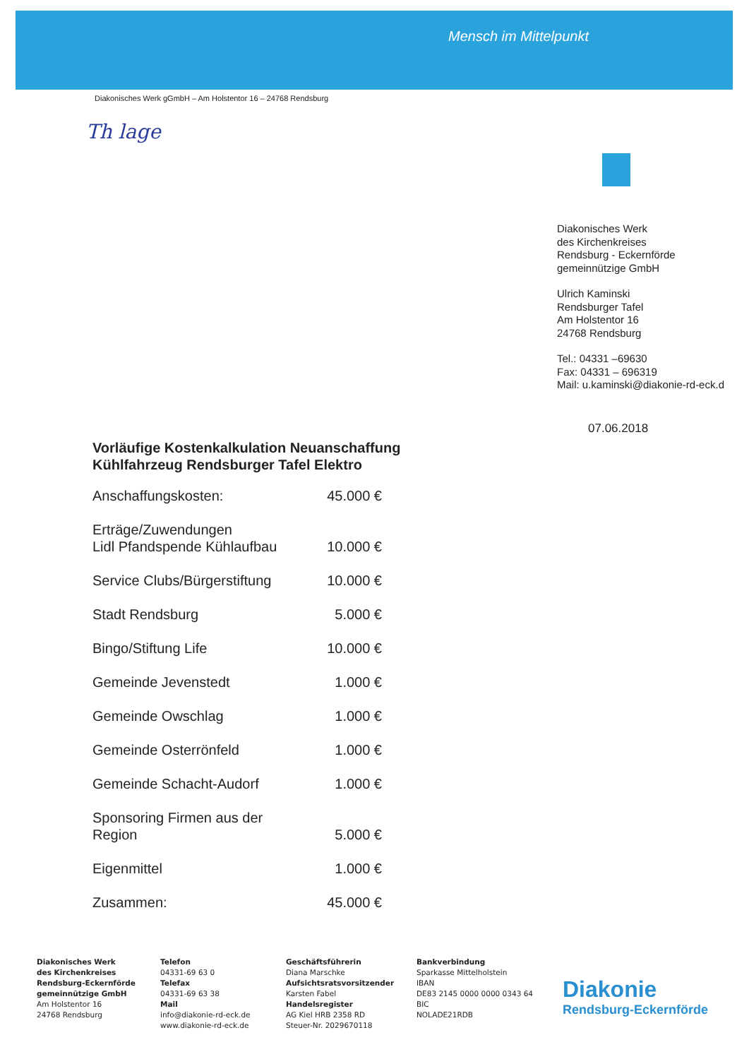Mensch im Mittelpunkt
Diakonisches Werk gGmbH – Am Holstentor 16 – 24768 Rendsburg
Th lage
Diakonisches Werk
des Kirchenkreises
Rendsburg - Eckernförde
gemeinnützige GmbH
Ulrich Kaminski
Rendsburger Tafel
Am Holstentor 16
24768 Rendsburg
Tel.: 04331 –69630
Fax: 04331 – 696319
Mail: u.kaminski@diakonie-rd-eck.d
07.06.2018
Vorläufige Kostenkalkulation Neuanschaffung
Kühlfahrzeug Rendsburger Tafel Elektro
| Anschaffungskosten: | 45.000 € |
| Erträge/Zuwendungen Lidl Pfandspende Kühlaufbau | 10.000 € |
| Service Clubs/Bürgerstiftung | 10.000 € |
| Stadt Rendsburg | 5.000 € |
| Bingo/Stiftung Life | 10.000 € |
| Gemeinde Jevenstedt | 1.000 € |
| Gemeinde Owschlag | 1.000 € |
| Gemeinde Osterrönfeld | 1.000 € |
| Gemeinde Schacht-Audorf | 1.000 € |
| Sponsoring Firmen aus der Region | 5.000 € |
| Eigenmittel | 1.000 € |
| Zusammen: | 45.000 € |
Diakonisches Werk
des Kirchenkreises
Rendsburg-Eckernförde
gemeinnützige GmbH
Am Holstentor 16
24768 Rendsburg
Telefon
04331-69 63 0
Telefax
04331-69 63 38
Mail
info@diakonie-rd-eck.de
www.diakonie-rd-eck.de
Geschäftsführerin
Diana Marschke
Aufsichtsratsvorsitzender
Karsten Fabel
Handelsregister
AG Kiel HRB 2358 RD
Steuer-Nr. 2029670118
Bankverbindung
Sparkasse Mittelholstein
IBAN
DE83 2145 0000 0000 0343 64
BIC
NOLADE21RDB
Diakonie
Rendsburg-Eckernförde